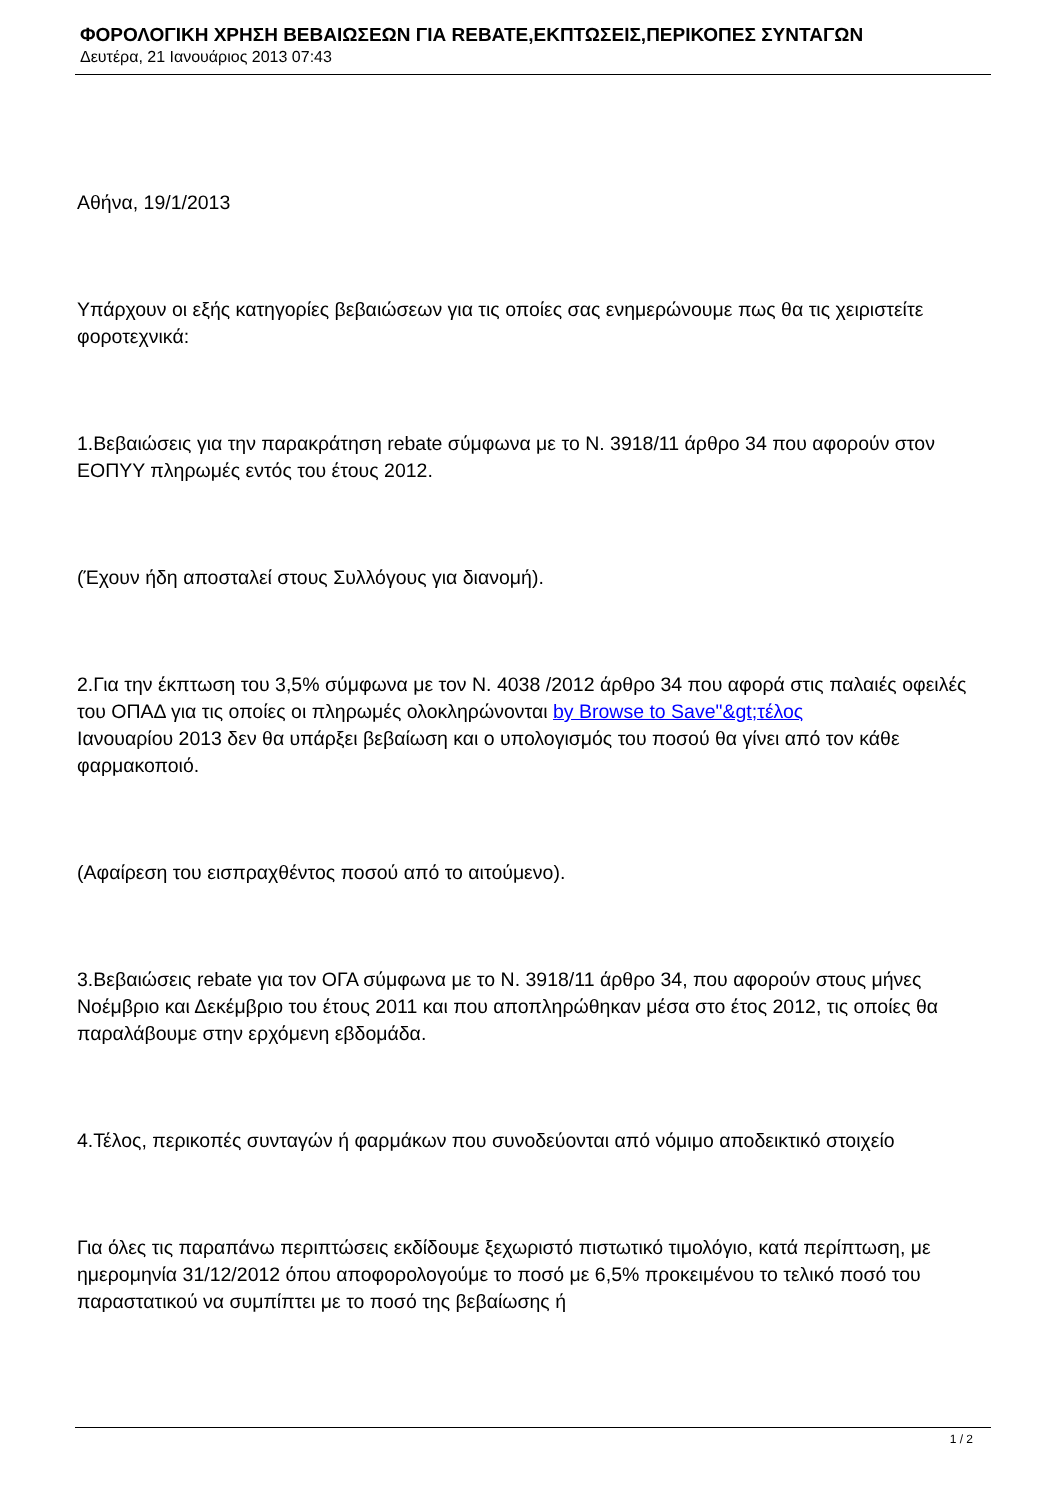ΦΟΡΟΛΟΓΙΚΗ ΧΡΗΣΗ ΒΕΒΑΙΩΣΕΩΝ ΓΙΑ REBATE,ΕΚΠΤΩΣΕΙΣ,ΠΕΡΙΚΟΠΕΣ ΣΥΝΤΑΓΩΝ
Δευτέρα, 21 Ιανουάριος 2013 07:43
Αθήνα, 19/1/2013
Υπάρχουν οι εξής κατηγορίες βεβαιώσεων για τις οποίες σας ενημερώνουμε πως θα τις χειριστείτε φοροτεχνικά:
1.Βεβαιώσεις για την παρακράτηση rebate σύμφωνα με το Ν. 3918/11 άρθρο 34 που αφορούν στον ΕΟΠΥΥ πληρωμές εντός του έτους 2012.
(Έχουν ήδη αποσταλεί στους Συλλόγους για διανομή).
2.Για την έκπτωση του 3,5% σύμφωνα με τον Ν. 4038 /2012 άρθρο 34 που αφορά στις παλαιές οφειλές του ΟΠΑΔ για τις οποίες οι πληρωμές ολοκληρώνονται by Browse to Save"&gt;τέλος
Ιανουαρίου 2013 δεν θα υπάρξει βεβαίωση και ο υπολογισμός του ποσού θα γίνει από τον κάθε φαρμακοποιό.
(Αφαίρεση του εισπραχθέντος ποσού από το αιτούμενο).
3.Βεβαιώσεις rebate για τον ΟΓΑ σύμφωνα με το Ν. 3918/11 άρθρο 34, που αφορούν στους μήνες Νοέμβριο και Δεκέμβριο του έτους 2011 και που αποπληρώθηκαν μέσα στο έτος 2012, τις οποίες θα παραλάβουμε στην ερχόμενη εβδομάδα.
4.Τέλος, περικοπές συνταγών ή φαρμάκων που συνοδεύονται από νόμιμο αποδεικτικό στοιχείο
Για όλες τις παραπάνω περιπτώσεις εκδίδουμε ξεχωριστό πιστωτικό τιμολόγιο, κατά περίπτωση, με ημερομηνία 31/12/2012 όπου αποφορολογούμε το ποσό με 6,5% προκειμένου το τελικό ποσό του παραστατικού να συμπίπτει με το ποσό της βεβαίωσης ή
1 / 2